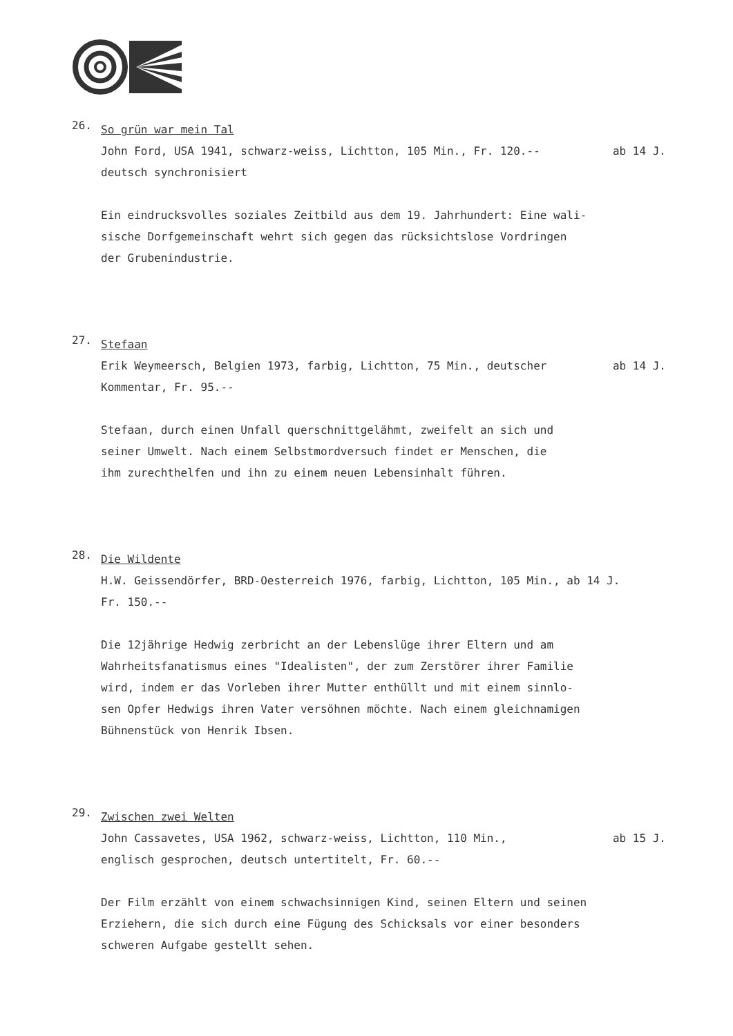26.
So grün war mein Tal
John Ford, USA 1941, schwarz-weiss, Lichtton, 105 Min., Fr. 120.-- ab 14 J.
deutsch synchronisiert
Ein eindrucksvolles soziales Zeitbild aus dem 19. Jahrhundert: Eine wali-
sische Dorfgemeinschaft wehrt sich gegen das rücksichtslose Vordringen
der Grubenindustrie.
27.
Stefaan
Erik Weymeersch, Belgien 1973, farbig, Lichtton, 75 Min., deutscher ab 14 J.
Kommentar, Fr. 95.--
Stefaan, durch einen Unfall querschnittgelähmt, zweifelt an sich und
seiner Umwelt. Nach einem Selbstmordversuch findet er Menschen, die
ihm zurechthelfen und ihn zu einem neuen Lebensinhalt führen.
28.
Die Wildente
H.W. Geissendörfer, BRD-Oesterreich 1976, farbig, Lichtton, 105 Min., ab 14 J.
Fr. 150.--
Die 12jährige Hedwig zerbricht an der Lebenslüge ihrer Eltern und am
Wahrheitsfanatismus eines "Idealisten", der zum Zerstörer ihrer Familie
wird, indem er das Vorleben ihrer Mutter enthüllt und mit einem sinnlo-
sen Opfer Hedwigs ihren Vater versöhnen möchte. Nach einem gleichnamigen
Bühnenstück von Henrik Ibsen.
29.
Zwischen zwei Welten
John Cassavetes, USA 1962, schwarz-weiss, Lichtton, 110 Min., ab 15 J.
englisch gesprochen, deutsch untertitelt, Fr. 60.--
Der Film erzählt von einem schwachsinnigen Kind, seinen Eltern und seinen
Erziehern, die sich durch eine Fügung des Schicksals vor einer besonders
schweren Aufgabe gestellt sehen.